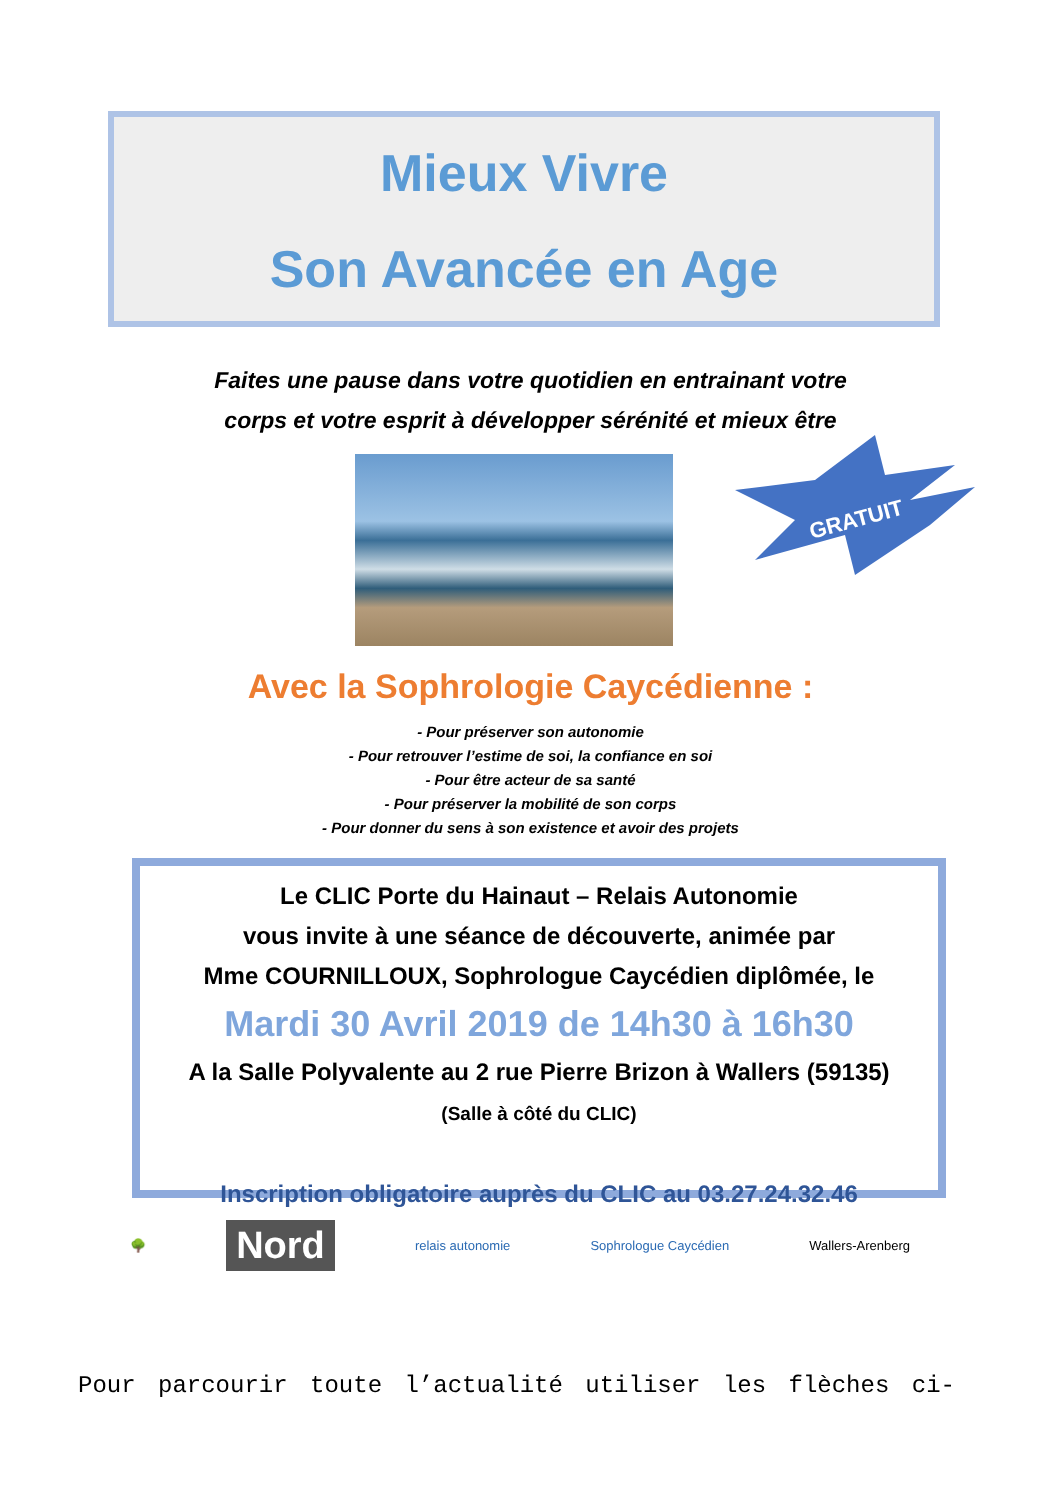Mieux Vivre
Son Avancée en Age
Faites une pause dans votre quotidien en entrainant votre
corps et votre esprit à développer sérénité et mieux être
GRATUIT
Avec la Sophrologie Caycédienne :
- Pour préserver son autonomie
- Pour retrouver l’estime de soi, la confiance en soi
- Pour être acteur de sa santé
- Pour préserver la mobilité de son corps
- Pour donner du sens à son existence et avoir des projets
Le CLIC Porte du Hainaut – Relais Autonomie
vous invite à une séance de découverte, animée par
Mme COURNILLOUX, Sophrologue Caycédien diplômée, le
Mardi 30 Avril 2019 de 14h30 à 16h30
A la Salle Polyvalente au 2 rue Pierre Brizon à Wallers (59135)
(Salle à côté du CLIC)
Inscription obligatoire auprès du CLIC au 03.27.24.32.46
🌳 Nord relais autonomie Sophrologue Caycédien Wallers-Arenberg
Pour parcourir toute l’actualité utiliser les flèches ci-